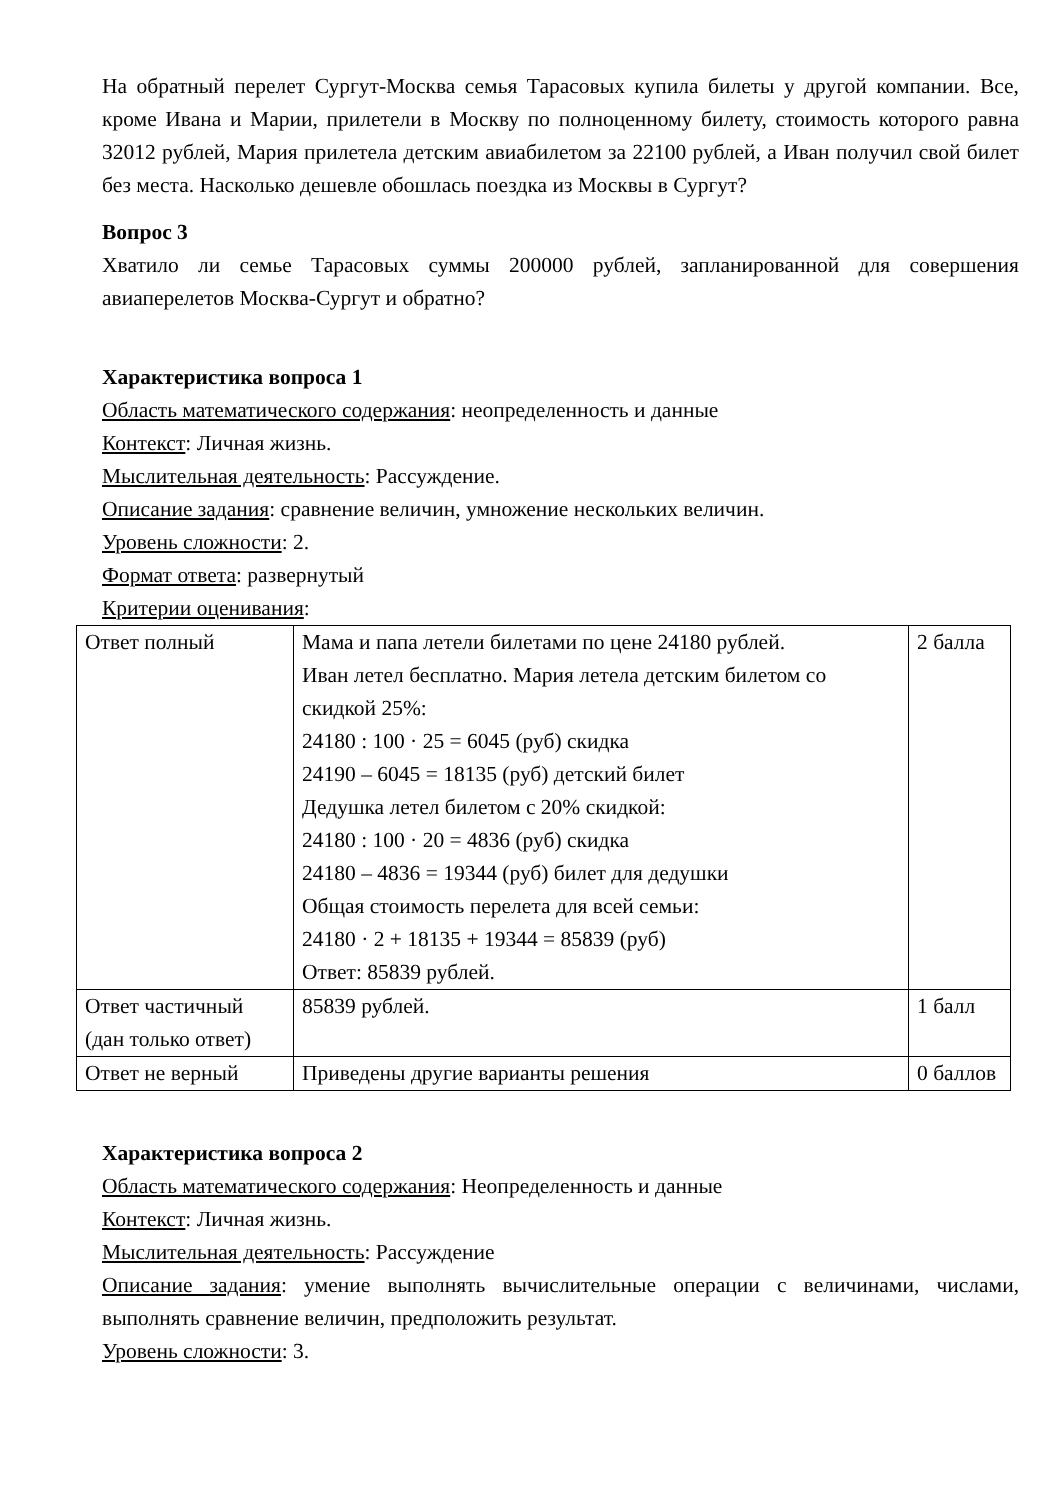На обратный перелет Сургут-Москва семья Тарасовых купила билеты у другой компании. Все, кроме Ивана и Марии, прилетели в Москву по полноценному билету, стоимость которого равна 32012 рублей, Мария прилетела детским авиабилетом за 22100 рублей, а Иван получил свой билет без места. Насколько дешевле обошлась поездка из Москвы в Сургут?
Вопрос 3
Хватило ли семье Тарасовых суммы 200000 рублей, запланированной для совершения авиаперелетов Москва-Сургут и обратно?
Характеристика вопроса 1
Область математического содержания: неопределенность и данные
Контекст: Личная жизнь.
Мыслительная деятельность: Рассуждение.
Описание задания: сравнение величин, умножение нескольких величин.
Уровень сложности: 2.
Формат ответа: развернутый
Критерии оценивания:
| Ответ полный | Мама и папа летели билетами по цене 24180 рублей. Иван летел бесплатно. Мария летела детским билетом со скидкой 25%: 24180 : 100 · 25 = 6045 (руб) скидка 24190 – 6045 = 18135 (руб) детский билет Дедушка летел билетом с 20% скидкой: 24180 : 100 · 20 = 4836 (руб) скидка 24180 – 4836 = 19344 (руб) билет для дедушки Общая стоимость перелета для всей семьи: 24180 · 2 + 18135 + 19344 = 85839 (руб) Ответ: 85839 рублей. | 2 балла |
| Ответ частичный (дан только ответ) | 85839 рублей. | 1 балл |
| Ответ не верный | Приведены другие варианты решения | 0 баллов |
Характеристика вопроса 2
Область математического содержания: Неопределенность и данные
Контекст: Личная жизнь.
Мыслительная деятельность: Рассуждение
Описание задания: умение выполнять вычислительные операции с величинами, числами, выполнять сравнение величин, предположить результат.
Уровень сложности: 3.